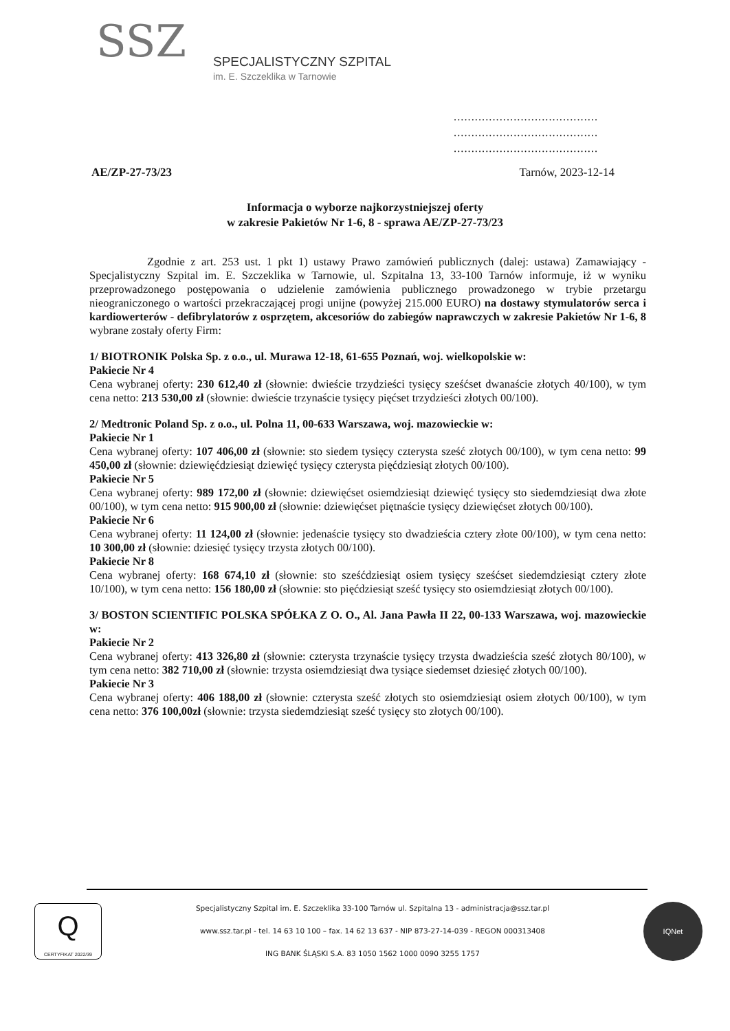SSZ
SPECJALISTYCZNY SZPITAL
im. E. Szczeklika w Tarnowie
.........................................
.........................................
.........................................
AE/ZP-27-73/23 Tarnów, 2023-12-14
Informacja o wyborze najkorzystniejszej oferty
w zakresie Pakietów Nr 1-6, 8 - sprawa AE/ZP-27-73/23
Zgodnie z art. 253 ust. 1 pkt 1) ustawy Prawo zamówień publicznych (dalej: ustawa) Zamawiający - Specjalistyczny Szpital im. E. Szczeklika w Tarnowie, ul. Szpitalna 13, 33-100 Tarnów informuje, iż w wyniku przeprowadzonego postępowania o udzielenie zamówienia publicznego prowadzonego w trybie przetargu nieograniczonego o wartości przekraczającej progi unijne (powyżej 215.000 EURO) na dostawy stymulatorów serca i kardiowerterów - defibrylatorów z osprzętem, akcesoriów do zabiegów naprawczych w zakresie Pakietów Nr 1-6, 8 wybrane zostały oferty Firm:
1/ BIOTRONIK Polska Sp. z o.o., ul. Murawa 12-18, 61-655 Poznań, woj. wielkopolskie w:
Pakiecie Nr 4
Cena wybranej oferty: 230 612,40 zł (słownie: dwieście trzydzieści tysięcy sześćset dwanaście złotych 40/100), w tym cena netto: 213 530,00 zł (słownie: dwieście trzynaście tysięcy pięćset trzydzieści złotych 00/100).
2/ Medtronic Poland Sp. z o.o., ul. Polna 11, 00-633 Warszawa, woj. mazowieckie w:
Pakiecie Nr 1
Cena wybranej oferty: 107 406,00 zł (słownie: sto siedem tysięcy czterysta sześć złotych 00/100), w tym cena netto: 99 450,00 zł (słownie: dziewięćdziesiąt dziewięć tysięcy czterysta pięćdziesiąt złotych 00/100).
Pakiecie Nr 5
Cena wybranej oferty: 989 172,00 zł (słownie: dziewięćset osiemdziesiąt dziewięć tysięcy sto siedemdziesiąt dwa złote 00/100), w tym cena netto: 915 900,00 zł (słownie: dziewięćset piętnaście tysięcy dziewięćset złotych 00/100).
Pakiecie Nr 6
Cena wybranej oferty: 11 124,00 zł (słownie: jedenaście tysięcy sto dwadzieścia cztery złote 00/100), w tym cena netto: 10 300,00 zł (słownie: dziesięć tysięcy trzysta złotych 00/100).
Pakiecie Nr 8
Cena wybranej oferty: 168 674,10 zł (słownie: sto sześćdziesiąt osiem tysięcy sześćset siedemdziesiąt cztery złote 10/100), w tym cena netto: 156 180,00 zł (słownie: sto pięćdziesiąt sześć tysięcy sto osiemdziesiąt złotych 00/100).
3/ BOSTON SCIENTIFIC POLSKA SPÓŁKA Z O. O., Al. Jana Pawła II 22, 00-133 Warszawa, woj. mazowieckie w:
Pakiecie Nr 2
Cena wybranej oferty: 413 326,80 zł (słownie: czterysta trzynaście tysięcy trzysta dwadzieścia sześć złotych 80/100), w tym cena netto: 382 710,00 zł (słownie: trzysta osiemdziesiąt dwa tysiące siedemset dziesięć złotych 00/100).
Pakiecie Nr 3
Cena wybranej oferty: 406 188,00 zł (słownie: czterysta sześć złotych sto osiemdziesiąt osiem złotych 00/100), w tym cena netto: 376 100,00zł (słownie: trzysta siedemdziesiąt sześć tysięcy sto złotych 00/100).
Q
CERTYFIKAT 2022/39
Specjalistyczny Szpital im. E. Szczeklika 33-100 Tarnów ul. Szpitalna 13 - administracja@ssz.tar.pl
www.ssz.tar.pl - tel. 14 63 10 100 – fax. 14 62 13 637 - NIP 873-27-14-039 - REGON 000313408
ING BANK ŚLĄSKI S.A. 83 1050 1562 1000 0090 3255 1757
IQNet